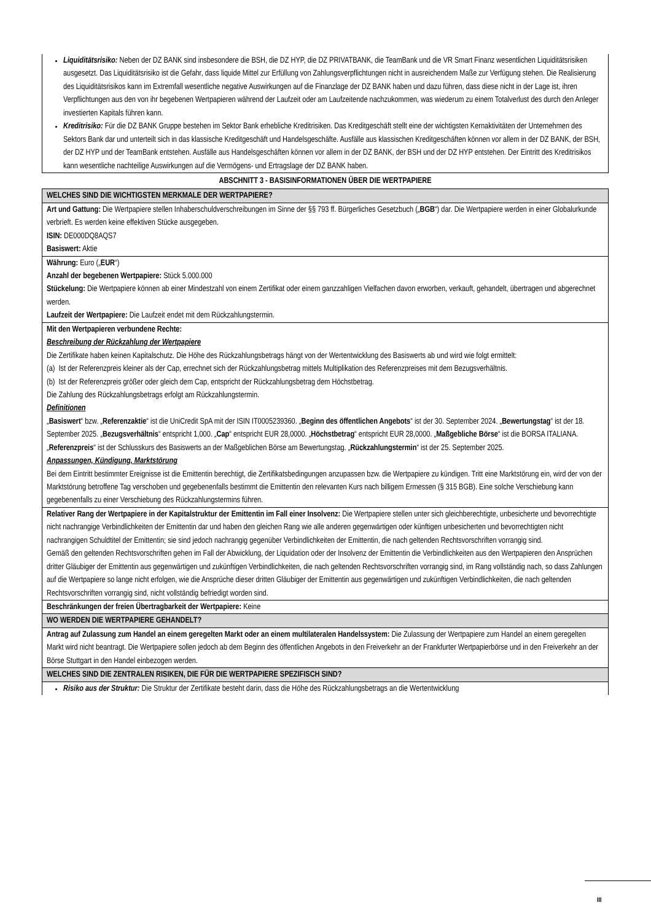Liquiditätsrisiko: Neben der DZ BANK sind insbesondere die BSH, die DZ HYP, die DZ PRIVATBANK, die TeamBank und die VR Smart Finanz wesentlichen Liquiditätsrisiken ausgesetzt. Das Liquiditätsrisiko ist die Gefahr, dass liquide Mittel zur Erfüllung von Zahlungsverpflichtungen nicht in ausreichendem Maße zur Verfügung stehen. Die Realisierung des Liquiditätsrisikos kann im Extremfall wesentliche negative Auswirkungen auf die Finanzlage der DZ BANK haben und dazu führen, dass diese nicht in der Lage ist, ihren Verpflichtungen aus den von ihr begebenen Wertpapieren während der Laufzeit oder am Laufzeitende nachzukommen, was wiederum zu einem Totalverlust des durch den Anleger investierten Kapitals führen kann.
Kreditrisiko: Für die DZ BANK Gruppe bestehen im Sektor Bank erhebliche Kreditrisiken. Das Kreditgeschäft stellt eine der wichtigsten Kernaktivitäten der Unternehmen des Sektors Bank dar und unterteilt sich in das klassische Kreditgeschäft und Handelsgeschäfte. Ausfälle aus klassischen Kreditgeschäften können vor allem in der DZ BANK, der BSH, der DZ HYP und der TeamBank entstehen. Ausfälle aus Handelsgeschäften können vor allem in der DZ BANK, der BSH und der DZ HYP entstehen. Der Eintritt des Kreditrisikos kann wesentliche nachteilige Auswirkungen auf die Vermögens- und Ertragslage der DZ BANK haben.
ABSCHNITT 3 - BASISINFORMATIONEN ÜBER DIE WERTPAPIERE
WELCHES SIND DIE WICHTIGSTEN MERKMALE DER WERTPAPIERE?
Art und Gattung: Die Wertpapiere stellen Inhaberschuldverschreibungen im Sinne der §§ 793 ff. Bürgerliches Gesetzbuch („BGB“) dar. Die Wertpapiere werden in einer Globalurkunde verbrieft. Es werden keine effektiven Stücke ausgegeben.
ISIN: DE000DQ8AQS7
Basiswert: Aktie
Währung: Euro („EUR“)
Anzahl der begebenen Wertpapiere: Stück 5.000.000
Stückelung: Die Wertpapiere können ab einer Mindestzahl von einem Zertifikat oder einem ganzzahligen Vielfachen davon erworben, verkauft, gehandelt, übertragen und abgerechnet werden.
Laufzeit der Wertpapiere: Die Laufzeit endet mit dem Rückzahlungstermin.
Mit den Wertpapieren verbundene Rechte:
Beschreibung der Rückzahlung der Wertpapiere
Die Zertifikate haben keinen Kapitalschutz. Die Höhe des Rückzahlungsbetrags hängt von der Wertentwicklung des Basiswerts ab und wird wie folgt ermittelt:
(a) Ist der Referenzpreis kleiner als der Cap, errechnet sich der Rückzahlungsbetrag mittels Multiplikation des Referenzpreises mit dem Bezugsverhältnis.
(b) Ist der Referenzpreis größer oder gleich dem Cap, entspricht der Rückzahlungsbetrag dem Höchstbetrag.
Die Zahlung des Rückzahlungsbetrags erfolgt am Rückzahlungstermin.
Definitionen
„Basiswert“ bzw. „Referenzaktie“ ist die UniCredit SpA mit der ISIN IT0005239360. „Beginn des öffentlichen Angebots“ ist der 30. September 2024. „Bewertungstag“ ist der 18. September 2025. „Bezugsverhältnis“ entspricht 1,000. „Cap“ entspricht EUR 28,0000. „Höchstbetrag“ entspricht EUR 28,0000. „Maßgebliche Börse“ ist die BORSA ITALIANA. „Referenzpreis“ ist der Schlusskurs des Basiswerts an der Maßgeblichen Börse am Bewertungstag. „Rückzahlungstermin“ ist der 25. September 2025.
Anpassungen, Kündigung, Marktstörung
Bei dem Eintritt bestimmter Ereignisse ist die Emittentin berechtigt, die Zertifikatsbedingungen anzupassen bzw. die Wertpapiere zu kündigen. Tritt eine Marktstörung ein, wird der von der Marktstörung betroffene Tag verschoben und gegebenenfalls bestimmt die Emittentin den relevanten Kurs nach billigem Ermessen (§ 315 BGB). Eine solche Verschiebung kann gegebenenfalls zu einer Verschiebung des Rückzahlungstermins führen.
Relativer Rang der Wertpapiere in der Kapitalstruktur der Emittentin im Fall einer Insolvenz: Die Wertpapiere stellen unter sich gleichberechtigte, unbesicherte und bevorrechtigte nicht nachrangige Verbindlichkeiten der Emittentin dar und haben den gleichen Rang wie alle anderen gegenwärtigen oder künftigen unbesicherten und bevorrechtigten nicht nachrangigen Schuldtitel der Emittentin; sie sind jedoch nachrangig gegenüber Verbindlichkeiten der Emittentin, die nach geltenden Rechtsvorschriften vorrangig sind.
Gemäß den geltenden Rechtsvorschriften gehen im Fall der Abwicklung, der Liquidation oder der Insolvenz der Emittentin die Verbindlichkeiten aus den Wertpapieren den Ansprüchen dritter Gläubiger der Emittentin aus gegenwärtigen und zukünftigen Verbindlichkeiten, die nach geltenden Rechtsvorschriften vorrangig sind, im Rang vollständig nach, so dass Zahlungen auf die Wertpapiere so lange nicht erfolgen, wie die Ansprüche dieser dritten Gläubiger der Emittentin aus gegenwärtigen und zukünftigen Verbindlichkeiten, die nach geltenden Rechtsvorschriften vorrangig sind, nicht vollständig befriedigt worden sind.
Beschränkungen der freien Übertragbarkeit der Wertpapiere: Keine
WO WERDEN DIE WERTPAPIERE GEHANDELT?
Antrag auf Zulassung zum Handel an einem geregelten Markt oder an einem multilateralen Handelssystem: Die Zulassung der Wertpapiere zum Handel an einem geregelten Markt wird nicht beantragt. Die Wertpapiere sollen jedoch ab dem Beginn des öffentlichen Angebots in den Freiverkehr an der Frankfurter Wertpapierbörse und in den Freiverkehr an der Börse Stuttgart in den Handel einbezogen werden.
WELCHES SIND DIE ZENTRALEN RISIKEN, DIE FÜR DIE WERTPAPIERE SPEZIFISCH SIND?
Risiko aus der Struktur: Die Struktur der Zertifikate besteht darin, dass die Höhe des Rückzahlungsbetrags an die Wertentwicklung
III